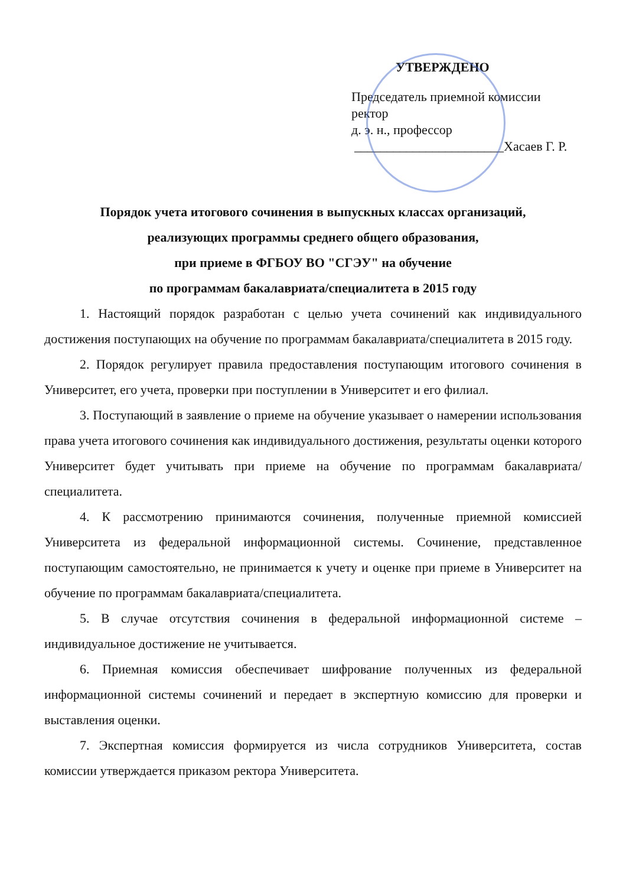УТВЕРЖДЕНО
Председатель приемной комиссии
ректор
д. э. н., профессор
_______________________Хасаев Г. Р.
Порядок учета итогового сочинения в выпускных классах организаций,
реализующих программы среднего общего образования,
при приеме в ФГБОУ ВО "СГЭУ" на обучение
по программам бакалавриата/специалитета в 2015 году
1. Настоящий порядок разработан с целью учета сочинений как индивидуального достижения поступающих на обучение по программам бакалавриата/специалитета в 2015 году.
2. Порядок регулирует правила предоставления поступающим итогового сочинения в Университет, его учета, проверки при поступлении в Университет и его филиал.
3. Поступающий в заявление о приеме на обучение указывает о намерении использования права учета итогового сочинения как индивидуального достижения, результаты оценки которого Университет будет учитывать при приеме на обучение по программам бакалавриата/специалитета.
4. К рассмотрению принимаются сочинения, полученные приемной комиссией Университета из федеральной информационной системы. Сочинение, представленное поступающим самостоятельно, не принимается к учету и оценке при приеме в Университет на обучение по программам бакалавриата/специалитета.
5. В случае отсутствия сочинения в федеральной информационной системе – индивидуальное достижение не учитывается.
6. Приемная комиссия обеспечивает шифрование полученных из федеральной информационной системы сочинений и передает в экспертную комиссию для проверки и выставления оценки.
7. Экспертная комиссия формируется из числа сотрудников Университета, состав комиссии утверждается приказом ректора Университета.